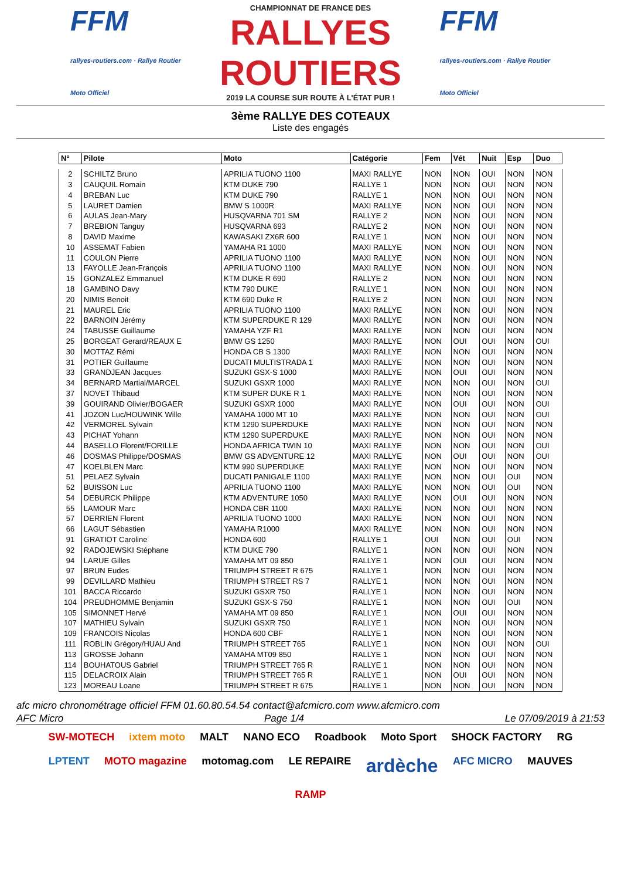FFM
rallyes-routiers.com · Rallye Routier Moto Officiel
CHAMPIONNAT DE FRANCE DES
RALLYES ROUTIERS
2019 LA COURSE SUR ROUTE À L'ÉTAT PUR !
FFM
rallyes-routiers.com · Rallye Routier Moto Officiel
3ème RALLYE DES COTEAUX
Liste des engagés
| N° | Pilote | Moto | Catégorie | Fem | Vét | Nuit | Esp | Duo |
| --- | --- | --- | --- | --- | --- | --- | --- | --- |
| 2 | SCHILTZ Bruno | APRILIA TUONO 1100 | MAXI RALLYE | NON | NON | OUI | NON | NON |
| 3 | CAUQUIL Romain | KTM DUKE 790 | RALLYE 1 | NON | NON | OUI | NON | NON |
| 4 | BREBAN Luc | KTM DUKE 790 | RALLYE 1 | NON | NON | OUI | NON | NON |
| 5 | LAURET Damien | BMW S 1000R | MAXI RALLYE | NON | NON | OUI | NON | NON |
| 6 | AULAS Jean-Mary | HUSQVARNA 701 SM | RALLYE 2 | NON | NON | OUI | NON | NON |
| 7 | BREBION Tanguy | HUSQVARNA 693 | RALLYE 2 | NON | NON | OUI | NON | NON |
| 8 | DAVID Maxime | KAWASAKI ZX6R 600 | RALLYE 1 | NON | NON | OUI | NON | NON |
| 10 | ASSEMAT Fabien | YAMAHA R1 1000 | MAXI RALLYE | NON | NON | OUI | NON | NON |
| 11 | COULON Pierre | APRILIA TUONO 1100 | MAXI RALLYE | NON | NON | OUI | NON | NON |
| 13 | FAYOLLE Jean-François | APRILIA TUONO 1100 | MAXI RALLYE | NON | NON | OUI | NON | NON |
| 15 | GONZALEZ Emmanuel | KTM DUKE R 690 | RALLYE 2 | NON | NON | OUI | NON | NON |
| 18 | GAMBINO Davy | KTM 790 DUKE | RALLYE 1 | NON | NON | OUI | NON | NON |
| 20 | NIMIS Benoit | KTM 690 Duke R | RALLYE 2 | NON | NON | OUI | NON | NON |
| 21 | MAUREL Eric | APRILIA TUONO 1100 | MAXI RALLYE | NON | NON | OUI | NON | NON |
| 22 | BARNOIN Jérémy | KTM SUPERDUKE R 129 | MAXI RALLYE | NON | NON | OUI | NON | NON |
| 24 | TABUSSE Guillaume | YAMAHA YZF R1 | MAXI RALLYE | NON | NON | OUI | NON | NON |
| 25 | BORGEAT Gerard/REAUX E | BMW GS 1250 | MAXI RALLYE | NON | OUI | OUI | NON | OUI |
| 30 | MOTTAZ Rémi | HONDA CB S 1300 | MAXI RALLYE | NON | NON | OUI | NON | NON |
| 31 | POTIER Guillaume | DUCATI MULTISTRADA 1 | MAXI RALLYE | NON | NON | OUI | NON | NON |
| 33 | GRANDJEAN Jacques | SUZUKI GSX-S 1000 | MAXI RALLYE | NON | OUI | OUI | NON | NON |
| 34 | BERNARD Martial/MARCEL | SUZUKI GSXR 1000 | MAXI RALLYE | NON | NON | OUI | NON | OUI |
| 37 | NOVET Thibaud | KTM SUPER DUKE R 1 | MAXI RALLYE | NON | NON | OUI | NON | NON |
| 39 | GOUIRAND Olivier/BOGAER | SUZUKI GSXR 1000 | MAXI RALLYE | NON | OUI | OUI | NON | OUI |
| 41 | JOZON Luc/HOUWINK Wille | YAMAHA 1000 MT 10 | MAXI RALLYE | NON | NON | OUI | NON | OUI |
| 42 | VERMOREL Sylvain | KTM 1290 SUPERDUKE | MAXI RALLYE | NON | NON | OUI | NON | NON |
| 43 | PICHAT Yohann | KTM 1290 SUPERDUKE | MAXI RALLYE | NON | NON | OUI | NON | NON |
| 44 | BASELLO Florent/FORILLE | HONDA AFRICA TWIN 10 | MAXI RALLYE | NON | NON | OUI | NON | OUI |
| 46 | DOSMAS Philippe/DOSMAS | BMW GS ADVENTURE 12 | MAXI RALLYE | NON | OUI | OUI | NON | OUI |
| 47 | KOELBLEN Marc | KTM 990 SUPERDUKE | MAXI RALLYE | NON | NON | OUI | NON | NON |
| 51 | PELAEZ Sylvain | DUCATI PANIGALE 1100 | MAXI RALLYE | NON | NON | OUI | OUI | NON |
| 52 | BUISSON Luc | APRILIA TUONO 1100 | MAXI RALLYE | NON | NON | OUI | OUI | NON |
| 54 | DEBURCK Philippe | KTM ADVENTURE 1050 | MAXI RALLYE | NON | OUI | OUI | NON | NON |
| 55 | LAMOUR Marc | HONDA CBR 1100 | MAXI RALLYE | NON | NON | OUI | NON | NON |
| 57 | DERRIEN Florent | APRILIA TUONO 1000 | MAXI RALLYE | NON | NON | OUI | NON | NON |
| 66 | LAGUT Sébastien | YAMAHA R1000 | MAXI RALLYE | NON | NON | OUI | NON | NON |
| 91 | GRATIOT Caroline | HONDA 600 | RALLYE 1 | OUI | NON | OUI | OUI | NON |
| 92 | RADOJEWSKI Stéphane | KTM DUKE 790 | RALLYE 1 | NON | NON | OUI | NON | NON |
| 94 | LARUE Gilles | YAMAHA MT 09 850 | RALLYE 1 | NON | OUI | OUI | NON | NON |
| 97 | BRUN Eudes | TRIUMPH STREET R 675 | RALLYE 1 | NON | NON | OUI | NON | NON |
| 99 | DEVILLARD Mathieu | TRIUMPH STREET RS 7 | RALLYE 1 | NON | NON | OUI | NON | NON |
| 101 | BACCA Riccardo | SUZUKI GSXR 750 | RALLYE 1 | NON | NON | OUI | NON | NON |
| 104 | PREUDHOMME Benjamin | SUZUKI GSX-S 750 | RALLYE 1 | NON | NON | OUI | OUI | NON |
| 105 | SIMONNET Hervé | YAMAHA MT 09 850 | RALLYE 1 | NON | OUI | OUI | NON | NON |
| 107 | MATHIEU Sylvain | SUZUKI GSXR 750 | RALLYE 1 | NON | NON | OUI | NON | NON |
| 109 | FRANCOIS Nicolas | HONDA 600 CBF | RALLYE 1 | NON | NON | OUI | NON | NON |
| 111 | ROBLIN Grégory/HUAU And | TRIUMPH STREET 765 | RALLYE 1 | NON | NON | OUI | NON | OUI |
| 113 | GROSSE Johann | YAMAHA MT09 850 | RALLYE 1 | NON | NON | OUI | NON | NON |
| 114 | BOUHATOUS Gabriel | TRIUMPH STREET 765 R | RALLYE 1 | NON | NON | OUI | NON | NON |
| 115 | DELACROIX Alain | TRIUMPH STREET 765 R | RALLYE 1 | NON | OUI | OUI | NON | NON |
| 123 | MOREAU Loane | TRIUMPH STREET R 675 | RALLYE 1 | NON | NON | OUI | NON | NON |
afc micro chronométrage officiel FFM 01.60.80.54.54 contact@afcmicro.com www.afcmicro.com
AFC Micro Page 1/4 Le 07/09/2019 à 21:53
SW-MOTECH ixtem moto MALT NANO ECO Roadbook Moto Sport SHOCK FACTORY RG LPTENT MOTO magazine motomag.com LE REPAIRE ardèche AFC MICRO MAUVES RAMP